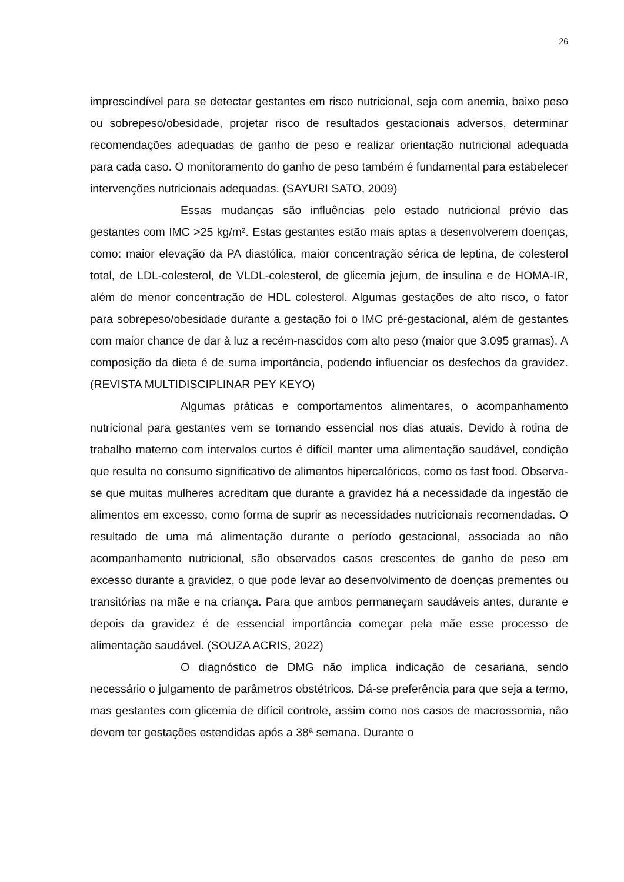26
imprescindível para se detectar gestantes em risco nutricional, seja com anemia, baixo peso ou sobrepeso/obesidade, projetar risco de resultados gestacionais adversos, determinar recomendações adequadas de ganho de peso e realizar orientação nutricional adequada para cada caso. O monitoramento do ganho de peso também é fundamental para estabelecer intervenções nutricionais adequadas. (SAYURI SATO, 2009)
Essas mudanças são influências pelo estado nutricional prévio das gestantes com IMC >25 kg/m². Estas gestantes estão mais aptas a desenvolverem doenças, como: maior elevação da PA diastólica, maior concentração sérica de leptina, de colesterol total, de LDL-colesterol, de VLDL-colesterol, de glicemia jejum, de insulina e de HOMA-IR, além de menor concentração de HDL colesterol. Algumas gestações de alto risco, o fator para sobrepeso/obesidade durante a gestação foi o IMC pré-gestacional, além de gestantes com maior chance de dar à luz a recém-nascidos com alto peso (maior que 3.095 gramas). A composição da dieta é de suma importância, podendo influenciar os desfechos da gravidez. (REVISTA MULTIDISCIPLINAR PEY KEYO)
Algumas práticas e comportamentos alimentares, o acompanhamento nutricional para gestantes vem se tornando essencial nos dias atuais. Devido à rotina de trabalho materno com intervalos curtos é difícil manter uma alimentação saudável, condição que resulta no consumo significativo de alimentos hipercalóricos, como os fast food. Observa-se que muitas mulheres acreditam que durante a gravidez há a necessidade da ingestão de alimentos em excesso, como forma de suprir as necessidades nutricionais recomendadas. O resultado de uma má alimentação durante o período gestacional, associada ao não acompanhamento nutricional, são observados casos crescentes de ganho de peso em excesso durante a gravidez, o que pode levar ao desenvolvimento de doenças prementes ou transitórias na mãe e na criança. Para que ambos permaneçam saudáveis antes, durante e depois da gravidez é de essencial importância começar pela mãe esse processo de alimentação saudável. (SOUZA ACRIS, 2022)
O diagnóstico de DMG não implica indicação de cesariana, sendo necessário o julgamento de parâmetros obstétricos. Dá-se preferência para que seja a termo, mas gestantes com glicemia de difícil controle, assim como nos casos de macrossomia, não devem ter gestações estendidas após a 38ª semana. Durante o